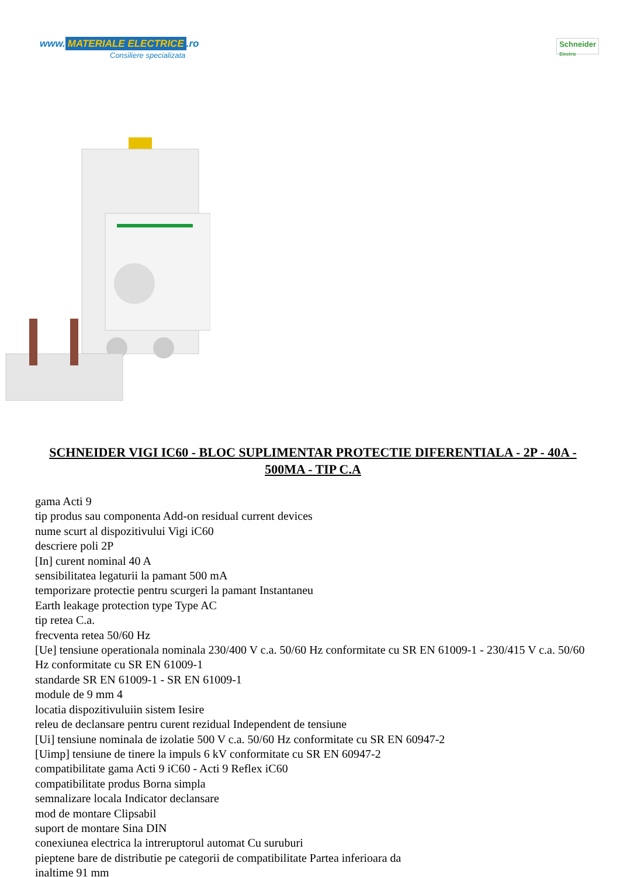www. MATERIALE ELECTRICE.ro
Consiliere specializata
Schneider
Electric
SCHNEIDER VIGI IC60 - BLOC SUPLIMENTAR PROTECTIE DIFERENTIALA - 2P - 40A - 500MA - TIP C.A
gama Acti 9
tip produs sau componenta Add-on residual current devices
nume scurt al dispozitivului Vigi iC60
descriere poli 2P
[In] curent nominal 40 A
sensibilitatea legaturii la pamant 500 mA
temporizare protectie pentru scurgeri la pamant Instantaneu
Earth leakage protection type Type AC
tip retea C.a.
frecventa retea 50/60 Hz
[Ue] tensiune operationala nominala 230/400 V c.a. 50/60 Hz conformitate cu SR EN 61009-1 - 230/415 V c.a. 50/60 Hz conformitate cu SR EN 61009-1
standarde SR EN 61009-1 - SR EN 61009-1
module de 9 mm 4
locatia dispozitivuluiin sistem Iesire
releu de declansare pentru curent rezidual Independent de tensiune
[Ui] tensiune nominala de izolatie 500 V c.a. 50/60 Hz conformitate cu SR EN 60947-2
[Uimp] tensiune de tinere la impuls 6 kV conformitate cu SR EN 60947-2
compatibilitate gama Acti 9 iC60 - Acti 9 Reflex iC60
compatibilitate produs Borna simpla
semnalizare locala Indicator declansare
mod de montare Clipsabil
suport de montare Sina DIN
conexiunea electrica la intreruptorul automat Cu suruburi
pieptene bare de distributie pe categorii de compatibilitate Partea inferioara da
inaltime 91 mm